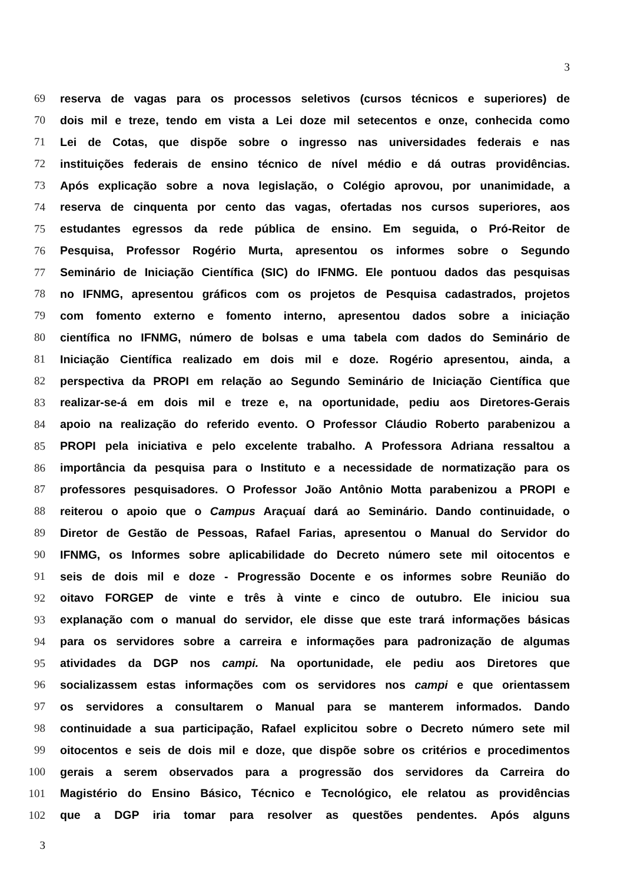3
69 reserva de vagas para os processos seletivos (cursos técnicos e superiores) de
70 dois mil e treze, tendo em vista a Lei doze mil setecentos e onze, conhecida como
71 Lei de Cotas, que dispõe sobre o ingresso nas universidades federais e nas
72 instituições federais de ensino técnico de nível médio e dá outras providências.
73 Após explicação sobre a nova legislação, o Colégio aprovou, por unanimidade, a
74 reserva de cinquenta por cento das vagas, ofertadas nos cursos superiores, aos
75 estudantes egressos da rede pública de ensino. Em seguida, o Pró-Reitor de
76 Pesquisa, Professor Rogério Murta, apresentou os informes sobre o Segundo
77 Seminário de Iniciação Científica (SIC) do IFNMG. Ele pontuou dados das pesquisas
78 no IFNMG, apresentou gráficos com os projetos de Pesquisa cadastrados, projetos
79 com fomento externo e fomento interno, apresentou dados sobre a iniciação
80 científica no IFNMG, número de bolsas e uma tabela com dados do Seminário de
81 Iniciação Científica realizado em dois mil e doze. Rogério apresentou, ainda, a
82 perspectiva da PROPI em relação ao Segundo Seminário de Iniciação Científica que
83 realizar-se-á em dois mil e treze e, na oportunidade, pediu aos Diretores-Gerais
84 apoio na realização do referido evento. O Professor Cláudio Roberto parabenizou a
85 PROPI pela iniciativa e pelo excelente trabalho. A Professora Adriana ressaltou a
86 importância da pesquisa para o Instituto e a necessidade de normatização para os
87 professores pesquisadores. O Professor João Antônio Motta parabenizou a PROPI e
88 reiterou o apoio que o Campus Araçuaí dará ao Seminário. Dando continuidade, o
89 Diretor de Gestão de Pessoas, Rafael Farias, apresentou o Manual do Servidor do
90 IFNMG, os Informes sobre aplicabilidade do Decreto número sete mil oitocentos e
91 seis de dois mil e doze - Progressão Docente e os informes sobre Reunião do
92 oitavo FORGEP de vinte e três à vinte e cinco de outubro. Ele iniciou sua
93 explanação com o manual do servidor, ele disse que este trará informações básicas
94 para os servidores sobre a carreira e informações para padronização de algumas
95 atividades da DGP nos campi. Na oportunidade, ele pediu aos Diretores que
96 socializassem estas informações com os servidores nos campi e que orientassem
97 os servidores a consultarem o Manual para se manterem informados. Dando
98 continuidade a sua participação, Rafael explicitou sobre o Decreto número sete mil
99 oitocentos e seis de dois mil e doze, que dispõe sobre os critérios e procedimentos
100 gerais a serem observados para a progressão dos servidores da Carreira do
101 Magistério do Ensino Básico, Técnico e Tecnológico, ele relatou as providências
102 que a DGP iria tomar para resolver as questões pendentes. Após alguns
3